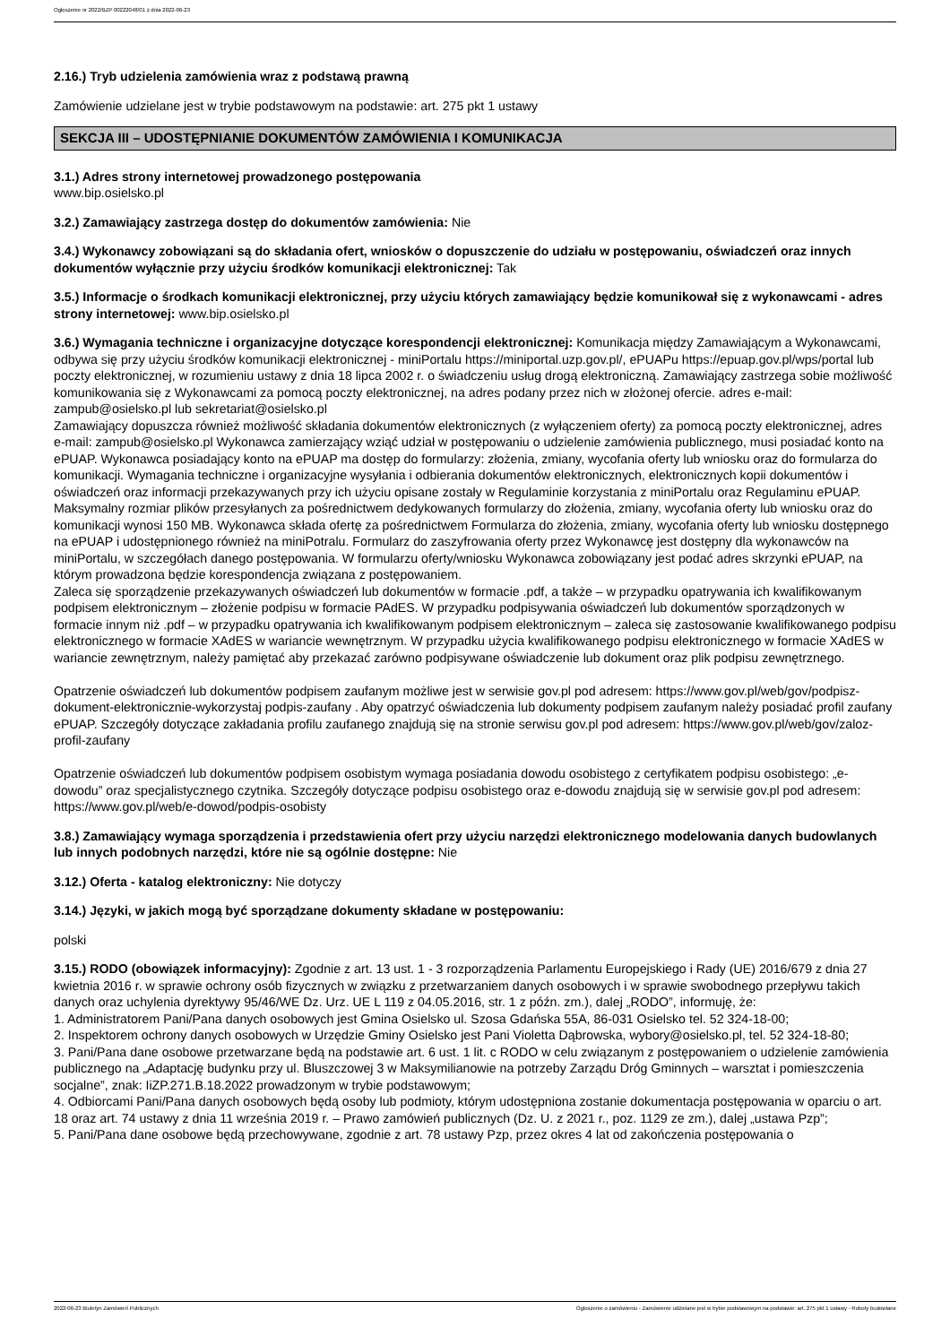Ogłoszenie nr 2022/BZP 00222048/01 z dnia 2022-06-23
2.16.) Tryb udzielenia zamówienia wraz z podstawą prawną
Zamówienie udzielane jest w trybie podstawowym na podstawie: art. 275 pkt 1 ustawy
SEKCJA III – UDOSTĘPNIANIE DOKUMENTÓW ZAMÓWIENIA I KOMUNIKACJA
3.1.) Adres strony internetowej prowadzonego postępowania
www.bip.osielsko.pl
3.2.) Zamawiający zastrzega dostęp do dokumentów zamówienia: Nie
3.4.) Wykonawcy zobowiązani są do składania ofert, wniosków o dopuszczenie do udziału w postępowaniu, oświadczeń oraz innych dokumentów wyłącznie przy użyciu środków komunikacji elektronicznej: Tak
3.5.) Informacje o środkach komunikacji elektronicznej, przy użyciu których zamawiający będzie komunikował się z wykonawcami - adres strony internetowej: www.bip.osielsko.pl
3.6.) Wymagania techniczne i organizacyjne dotyczące korespondencji elektronicznej: Komunikacja między Zamawiającym a Wykonawcami, odbywa się przy użyciu środków komunikacji elektronicznej - miniPortalu https://miniportal.uzp.gov.pl/, ePUAPu https://epuap.gov.pl/wps/portal lub poczty elektronicznej, w rozumieniu ustawy z dnia 18 lipca 2002 r. o świadczeniu usług drogą elektroniczną. Zamawiający zastrzega sobie możliwość komunikowania się z Wykonawcami za pomocą poczty elektronicznej, na adres podany przez nich w złożonej ofercie. adres e-mail: zampub@osielsko.pl lub sekretariat@osielsko.pl
Zamawiający dopuszcza również możliwość składania dokumentów elektronicznych (z wyłączeniem oferty) za pomocą poczty elektronicznej, adres e-mail: zampub@osielsko.pl Wykonawca zamierzający wziąć udział w postępowaniu o udzielenie zamówienia publicznego, musi posiadać konto na ePUAP. Wykonawca posiadający konto na ePUAP ma dostęp do formularzy: złożenia, zmiany, wycofania oferty lub wniosku oraz do formularza do komunikacji. Wymagania techniczne i organizacyjne wysyłania i odbierania dokumentów elektronicznych, elektronicznych kopii dokumentów i oświadczeń oraz informacji przekazywanych przy ich użyciu opisane zostały w Regulaminie korzystania z miniPortalu oraz Regulaminu ePUAP. Maksymalny rozmiar plików przesyłanych za pośrednictwem dedykowanych formularzy do złożenia, zmiany, wycofania oferty lub wniosku oraz do komunikacji wynosi 150 MB. Wykonawca składa ofertę za pośrednictwem Formularza do złożenia, zmiany, wycofania oferty lub wniosku dostępnego na ePUAP i udostępnionego również na miniPotralu. Formularz do zaszyfrowania oferty przez Wykonawcę jest dostępny dla wykonawców na miniPortalu, w szczegółach danego postępowania. W formularzu oferty/wniosku Wykonawca zobowiązany jest podać adres skrzynki ePUAP, na którym prowadzona będzie korespondencja związana z postępowaniem.
Zaleca się sporządzenie przekazywanych oświadczeń lub dokumentów w formacie .pdf, a także – w przypadku opatrywania ich kwalifikowanym podpisem elektronicznym – złożenie podpisu w formacie PAdES. W przypadku podpisywania oświadczeń lub dokumentów sporządzonych w formacie innym niż .pdf – w przypadku opatrywania ich kwalifikowanym podpisem elektronicznym – zaleca się zastosowanie kwalifikowanego podpisu elektronicznego w formacie XAdES w wariancie wewnętrznym. W przypadku użycia kwalifikowanego podpisu elektronicznego w formacie XAdES w wariancie zewnętrznym, należy pamiętać aby przekazać zarówno podpisywane oświadczenie lub dokument oraz plik podpisu zewnętrznego.
Opatrzenie oświadczeń lub dokumentów podpisem zaufanym możliwe jest w serwisie gov.pl pod adresem: https://www.gov.pl/web/gov/podpisz-dokument-elektronicznie-wykorzystaj podpis-zaufany . Aby opatrzyć oświadczenia lub dokumenty podpisem zaufanym należy posiadać profil zaufany ePUAP. Szczegóły dotyczące zakładania profilu zaufanego znajdują się na stronie serwisu gov.pl pod adresem: https://www.gov.pl/web/gov/zaloz-profil-zaufany
Opatrzenie oświadczeń lub dokumentów podpisem osobistym wymaga posiadania dowodu osobistego z certyfikatem podpisu osobistego: „e-dowodu” oraz specjalistycznego czytnika. Szczegóły dotyczące podpisu osobistego oraz e-dowodu znajdują się w serwisie gov.pl pod adresem: https://www.gov.pl/web/e-dowod/podpis-osobisty
3.8.) Zamawiający wymaga sporządzenia i przedstawienia ofert przy użyciu narzędzi elektronicznego modelowania danych budowlanych lub innych podobnych narzędzi, które nie są ogólnie dostępne: Nie
3.12.) Oferta - katalog elektroniczny: Nie dotyczy
3.14.) Języki, w jakich mogą być sporządzane dokumenty składane w postępowaniu:
polski
3.15.) RODO (obowiązek informacyjny): Zgodnie z art. 13 ust. 1 - 3 rozporządzenia Parlamentu Europejskiego i Rady (UE) 2016/679 z dnia 27 kwietnia 2016 r. w sprawie ochrony osób fizycznych w związku z przetwarzaniem danych osobowych i w sprawie swobodnego przepływu takich danych oraz uchylenia dyrektywy 95/46/WE Dz. Urz. UE L 119 z 04.05.2016, str. 1 z późn. zm.), dalej „RODO”, informuję, że:
1. Administratorem Pani/Pana danych osobowych jest Gmina Osielsko ul. Szosa Gdańska 55A, 86-031 Osielsko tel. 52 324-18-00;
2. Inspektorem ochrony danych osobowych w Urzędzie Gminy Osielsko jest Pani Violetta Dąbrowska, wybory@osielsko.pl, tel. 52 324-18-80;
3. Pani/Pana dane osobowe przetwarzane będą na podstawie art. 6 ust. 1 lit. c RODO w celu związanym z postępowaniem o udzielenie zamówienia publicznego na „Adaptację budynku przy ul. Bluszczowej 3 w Maksymilianowie na potrzeby Zarządu Dróg Gminnych – warsztat i pomieszczenia socjalne”, znak: IiZP.271.B.18.2022 prowadzonym w trybie podstawowym;
4. Odbiorcami Pani/Pana danych osobowych będą osoby lub podmioty, którym udostępniona zostanie dokumentacja postępowania w oparciu o art. 18 oraz art. 74 ustawy z dnia 11 września 2019 r. – Prawo zamówień publicznych (Dz. U. z 2021 r., poz. 1129 ze zm.), dalej „ustawa Pzp”;
5. Pani/Pana dane osobowe będą przechowywane, zgodnie z art. 78 ustawy Pzp, przez okres 4 lat od zakończenia postępowania o
2022-06-23 Biuletyn Zamówień Publicznych Ogłoszenie o zamówieniu - Zamówienie udzielane jest w trybie podstawowym na podstawie: art. 275 pkt 1 ustawy - Roboty budowlane